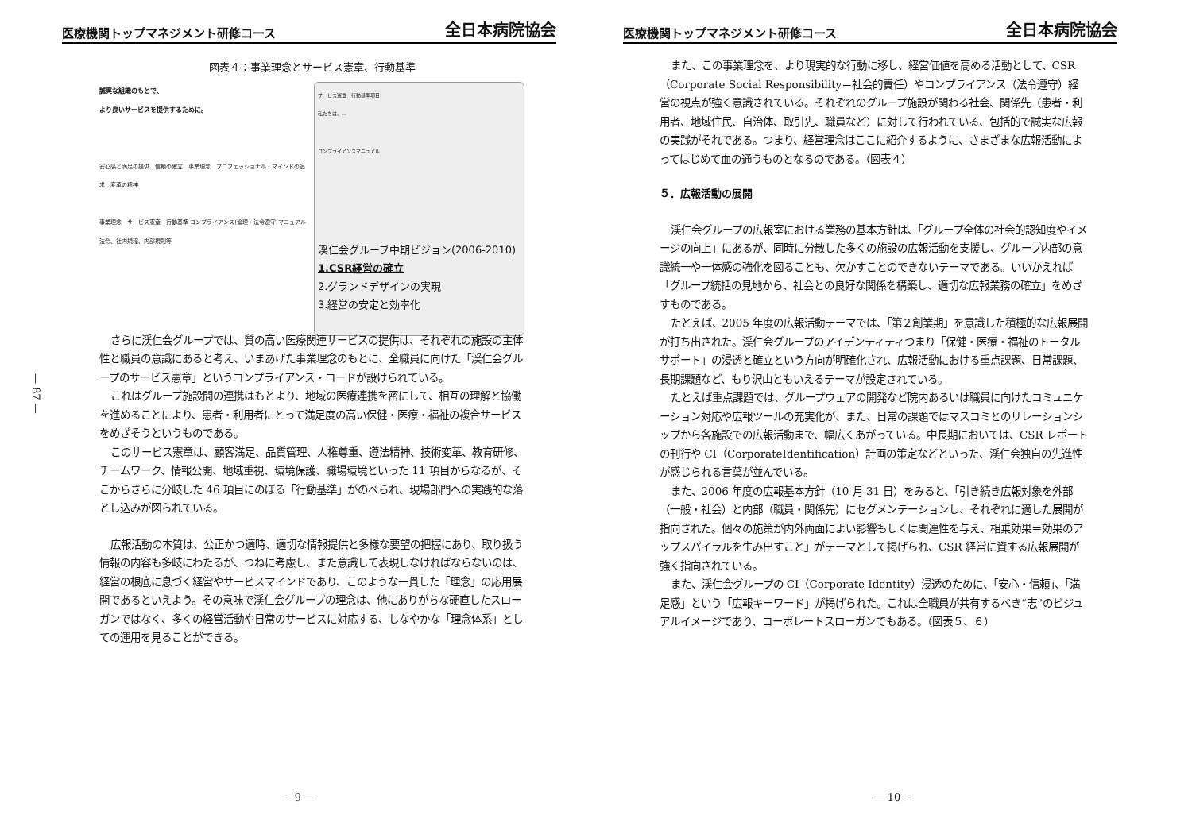医療機関トップマネジメント研修コース 全日本病院協会
— 87 —
図表４：事業理念とサービス憲章、行動基準
誠実な組織のもとで、
より良いサービスを提供するために。
安心感と満足の提供　信頼の確立　事業理念　プロフェッショナル・マインドの追求　変革の精神
事業理念　サービス憲章　行動基準 コンプライアンス(倫理・法令遵守)マニュアル　法令、社内規程、内部規則等
サービス憲章　行動基準項目
私たちは、…
コンプライアンスマニュアル
渓仁会グループ中期ビジョン(2006-2010)
1.CSR経営の確立
2.グランドデザインの実現
3.経営の安定と効率化
さらに渓仁会グループでは、質の高い医療関連サービスの提供は、それぞれの施設の主体性と職員の意識にあると考え、いまあげた事業理念のもとに、全職員に向けた「渓仁会グループのサービス憲章」というコンプライアンス・コードが設けられている。
これはグループ施設間の連携はもとより、地域の医療連携を密にして、相互の理解と協働を進めることにより、患者・利用者にとって満足度の高い保健・医療・福祉の複合サービスをめざそうというものである。
このサービス憲章は、顧客満足、品質管理、人権尊重、遵法精神、技術変革、教育研修、チームワーク、情報公開、地域重視、環境保護、職場環境といった 11 項目からなるが、そこからさらに分岐した 46 項目にのぼる「行動基準」がのべられ、現場部門への実践的な落とし込みが図られている。
広報活動の本質は、公正かつ適時、適切な情報提供と多様な要望の把握にあり、取り扱う情報の内容も多岐にわたるが、つねに考慮し、また意識して表現しなければならないのは、経営の根底に息づく経営やサービスマインドであり、このような一貫した「理念」の応用展開であるといえよう。その意味で渓仁会グループの理念は、他にありがちな硬直したスローガンではなく、多くの経営活動や日常のサービスに対応する、しなやかな「理念体系」としての運用を見ることができる。
— 9 —
医療機関トップマネジメント研修コース 全日本病院協会
また、この事業理念を、より現実的な行動に移し、経営価値を高める活動として、CSR（Corporate Social Responsibility＝社会的責任）やコンプライアンス（法令遵守）経営の視点が強く意識されている。それぞれのグループ施設が関わる社会、関係先（患者・利用者、地域住民、自治体、取引先、職員など）に対して行われている、包括的で誠実な広報の実践がそれである。つまり、経営理念はここに紹介するように、さまざまな広報活動によってはじめて血の通うものとなるのである。（図表４）
５．広報活動の展開
渓仁会グループの広報室における業務の基本方針は、「グループ全体の社会的認知度やイメージの向上」にあるが、同時に分散した多くの施設の広報活動を支援し、グループ内部の意識統一や一体感の強化を図ることも、欠かすことのできないテーマである。いいかえれば「グループ統括の見地から、社会との良好な関係を構築し、適切な広報業務の確立」をめざすものである。
たとえば、2005 年度の広報活動テーマでは、「第２創業期」を意識した積極的な広報展開が打ち出された。渓仁会グループのアイデンティティつまり「保健・医療・福祉のトータルサポート」の浸透と確立という方向が明確化され、広報活動における重点課題、日常課題、長期課題など、もり沢山ともいえるテーマが設定されている。
たとえば重点課題では、グループウェアの開発など院内あるいは職員に向けたコミュニケーション対応や広報ツールの充実化が、また、日常の課題ではマスコミとのリレーションシップから各施設での広報活動まで、幅広くあがっている。中長期においては、CSR レポートの刊行や CI（CorporateIdentification）計画の策定などといった、渓仁会独自の先進性が感じられる言葉が並んでいる。
また、2006 年度の広報基本方針（10 月 31 日）をみると、「引き続き広報対象を外部（一般・社会）と内部（職員・関係先）にセグメンテーションし、それぞれに適した展開が指向された。個々の施策が内外両面によい影響もしくは関連性を与え、相乗効果＝効果のアップスパイラルを生み出すこと」がテーマとして掲げられ、CSR 経営に資する広報展開が強く指向されている。
また、渓仁会グループの CI（Corporate Identity）浸透のために、「安心・信頼」、「満足感」という「広報キーワード」が掲げられた。これは全職員が共有するべき“志”のビジュアルイメージであり、コーポレートスローガンでもある。（図表５、６）
— 10 —